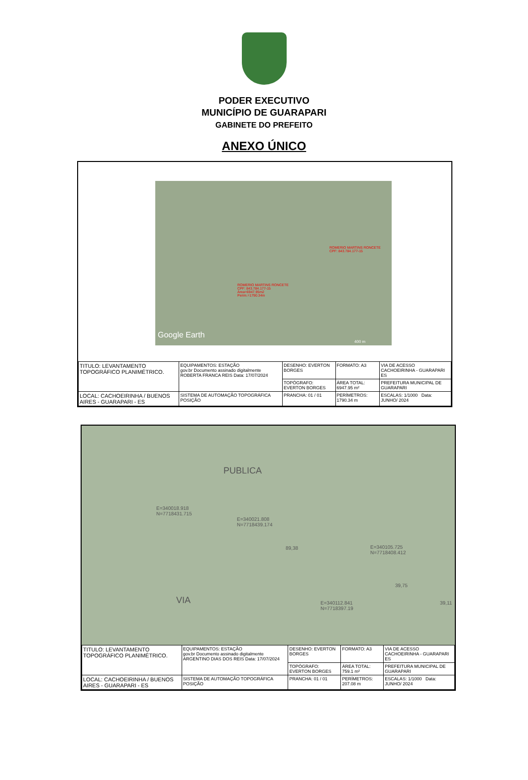PODER EXECUTIVO
MUNICÍPIO DE GUARAPARI
GABINETE DO PREFEITO
ANEXO ÚNICO
ROMERIO MARTINS RONCETE
CPF: 843.784.177-15
ROMERIO MARTINS RONCETE
CPF: 843.784.177-15
Área=6947.95m2
Perim.=1790.34m
Google Earth
400 m
| TITULO: LEVANTAMENTO TOPOGRÁFICO PLANIMÉTRICO. | EQUIPAMENTOS: ESTAÇÃO gov.br Documento assinado digitalmente ROBERTA FRANCA REIS Data: 17/07/2024 | DESENHO: EVERTON BORGES | FORMATO: A3 | VIA DE ACESSO CACHOEIRINHA - GUARAPARI ES |
| | | TOPÓGRAFO: EVERTON BORGES | ÁREA TOTAL: 6947.95 m² | PREFEITURA MUNICIPAL DE GUARAPARI |
| LOCAL: CACHOEIRINHA / BUENOS AIRES - GUARAPARI - ES | SISTEMA DE AUTOMAÇÃO TOPOGRÁFICA POSIÇÃO | PRANCHA: 01 / 01 | PERÍMETROS: 1790.34 m | ESCALAS: 1/1000 Data: JUNHO/ 2024 |
PUBLICA
E=340018.918
N=7718431.715
E=340021.808
N=7718439.174
89,38 E=340105.725
N=7718408.412
39,75
E=340112.841
N=7718397.19
39,11 VIA
| TITULO: LEVANTAMENTO TOPOGRÁFICO PLANIMÉTRICO. | EQUIPAMENTOS: ESTAÇÃO gov.br Documento assinado digitalmente ARGENTINO DIAS DOS REIS Data: 17/07/2024 | DESENHO: EVERTON BORGES | FORMATO: A3 | VIA DE ACESSO CACHOEIRINHA - GUARAPARI ES |
| | | TOPÓGRAFO: EVERTON BORGES | ÁREA TOTAL: 759.1 m² | PREFEITURA MUNICIPAL DE GUARAPARI |
| LOCAL: CACHOEIRINHA / BUENOS AIRES - GUARAPARI - ES | SISTEMA DE AUTOMAÇÃO TOPOGRÁFICA POSIÇÃO | PRANCHA: 01 / 01 | PERÍMETROS: 207.08 m | ESCALAS: 1/1000 Data: JUNHO/ 2024 |